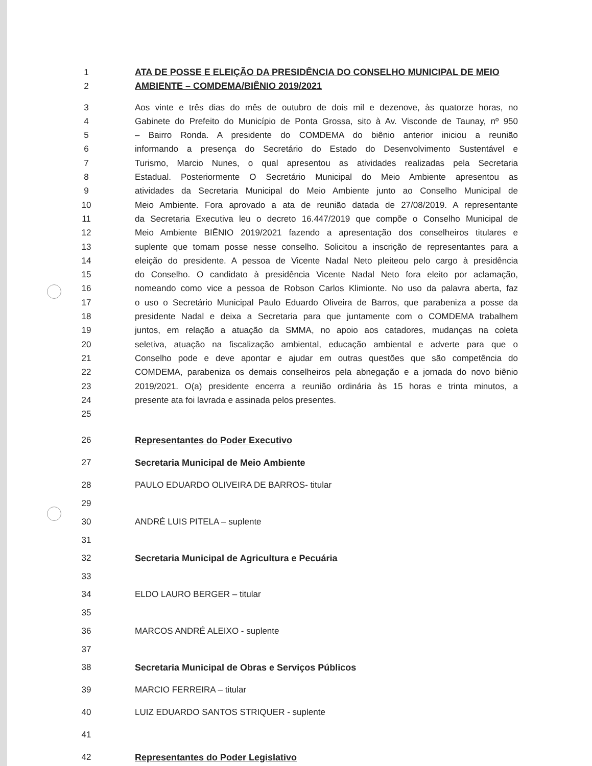1 ATA DE POSSE E ELEIÇÃO DA PRESIDÊNCIA DO CONSELHO MUNICIPAL DE MEIO
2 AMBIENTE – COMDEMA/BIÊNIO 2019/2021
3 Aos vinte e três dias do mês de outubro de dois mil e dezenove, às quatorze horas, no
4 Gabinete do Prefeito do Município de Ponta Grossa, sito à Av. Visconde de Taunay, nº 950
5 – Bairro Ronda. A presidente do COMDEMA do biênio anterior iniciou a reunião
6 informando a presença do Secretário do Estado do Desenvolvimento Sustentável e
7 Turismo, Marcio Nunes, o qual apresentou as atividades realizadas pela Secretaria
8 Estadual. Posteriormente O Secretário Municipal do Meio Ambiente apresentou as
9 atividades da Secretaria Municipal do Meio Ambiente junto ao Conselho Municipal de
10 Meio Ambiente. Fora aprovado a ata de reunião datada de 27/08/2019. A representante
11 da Secretaria Executiva leu o decreto 16.447/2019 que compõe o Conselho Municipal de
12 Meio Ambiente BIÊNIO 2019/2021 fazendo a apresentação dos conselheiros titulares e
13 suplente que tomam posse nesse conselho. Solicitou a inscrição de representantes para a
14 eleição do presidente. A pessoa de Vicente Nadal Neto pleiteou pelo cargo à presidência
15 do Conselho. O candidato à presidência Vicente Nadal Neto fora eleito por aclamação,
16 nomeando como vice a pessoa de Robson Carlos Klimionte. No uso da palavra aberta, faz
17 o uso o Secretário Municipal Paulo Eduardo Oliveira de Barros, que parabeniza a posse da
18 presidente Nadal e deixa a Secretaria para que juntamente com o COMDEMA trabalhem
19 juntos, em relação a atuação da SMMA, no apoio aos catadores, mudanças na coleta
20 seletiva, atuação na fiscalização ambiental, educação ambiental e adverte para que o
21 Conselho pode e deve apontar e ajudar em outras questões que são competência do
22 COMDEMA, parabeniza os demais conselheiros pela abnegação e a jornada do novo biênio
23 2019/2021. O(a) presidente encerra a reunião ordinária às 15 horas e trinta minutos, a
24 presente ata foi lavrada e assinada pelos presentes.
25
26 Representantes do Poder Executivo
27 Secretaria Municipal de Meio Ambiente
28 PAULO EDUARDO OLIVEIRA DE BARROS- titular
29
30 ANDRÉ LUIS PITELA – suplente
31
32 Secretaria Municipal de Agricultura e Pecuária
33
34 ELDO LAURO BERGER – titular
35
36 MARCOS ANDRÉ ALEIXO - suplente
37
38 Secretaria Municipal de Obras e Serviços Públicos
39 MARCIO FERREIRA – titular
40 LUIZ EDUARDO SANTOS STRIQUER - suplente
41
42 Representantes do Poder Legislativo